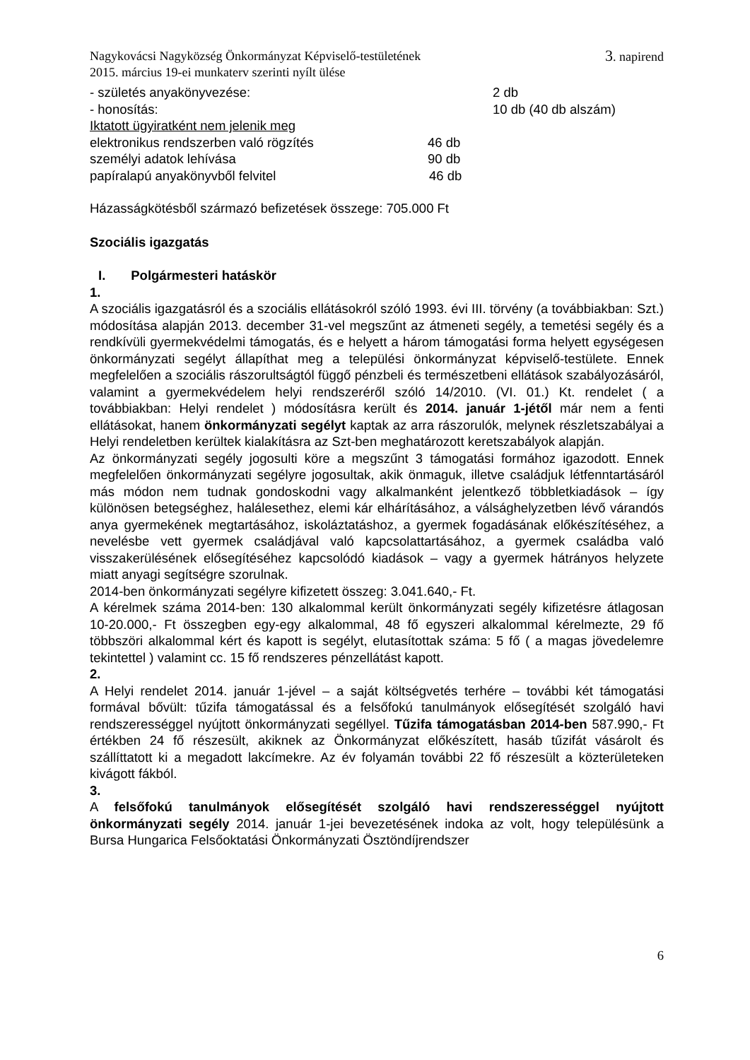Nagykovácsi Nagyközség Önkormányzat Képviselő-testületének 3. napirend
2015. március 19-ei munkaterv szerinti nyílt ülése
- születés anyakönyvezése: 2 db
- honosítás: 10 db (40 db alszám)
Iktatott ügyiratként nem jelenik meg
elektronikus rendszerben való rögzítés 46 db
személyi adatok lehívása 90 db
papíralapú anyakönyvből felvitel 46 db
Házasságkötésből származó befizetések összege: 705.000 Ft
Szociális igazgatás
I. Polgármesteri hatáskör
1.
A szociális igazgatásról és a szociális ellátásokról szóló 1993. évi III. törvény (a továbbiakban: Szt.) módosítása alapján 2013. december 31-vel megszűnt az átmeneti segély, a temetési segély és a rendkívüli gyermekvédelmi támogatás, és e helyett a három támogatási forma helyett egységesen önkormányzati segélyt állapíthat meg a települési önkormányzat képviselő-testülete. Ennek megfelelően a szociális rászorultságtól függő pénzbeli és természetbeni ellátások szabályozásáról, valamint a gyermekvédelem helyi rendszeréről szóló 14/2010. (VI. 01.) Kt. rendelet ( a továbbiakban: Helyi rendelet ) módosításra került és 2014. január 1-jétől már nem a fenti ellátásokat, hanem önkormányzati segélyt kaptak az arra rászorulók, melynek részletszabályai a Helyi rendeletben kerültek kialakításra az Szt-ben meghatározott keretszabályok alapján.
Az önkormányzati segély jogosulti köre a megszűnt 3 támogatási formához igazodott. Ennek megfelelően önkormányzati segélyre jogosultak, akik önmaguk, illetve családjuk létfenntartásáról más módon nem tudnak gondoskodni vagy alkalmanként jelentkező többletkiadások – így különösen betegséghez, halálesethez, elemi kár elhárításához, a válsághelyzetben lévő várandós anya gyermekének megtartásához, iskoláztatáshoz, a gyermek fogadásának előkészítéséhez, a nevelésbe vett gyermek családjával való kapcsolattartásához, a gyermek családba való visszakerülésének elősegítéséhez kapcsolódó kiadások – vagy a gyermek hátrányos helyzete miatt anyagi segítségre szorulnak.
2014-ben önkormányzati segélyre kifizetett összeg: 3.041.640,- Ft.
A kérelmek száma 2014-ben: 130 alkalommal került önkormányzati segély kifizetésre átlagosan 10-20.000,- Ft összegben egy-egy alkalommal, 48 fő egyszeri alkalommal kérelmezte, 29 fő többszöri alkalommal kért és kapott is segélyt, elutasítottak száma: 5 fő ( a magas jövedelemre tekintettel ) valamint cc. 15 fő rendszeres pénzellátást kapott.
2.
A Helyi rendelet 2014. január 1-jével – a saját költségvetés terhére – további két támogatási formával bővült: tűzifa támogatással és a felsőfokú tanulmányok elősegítését szolgáló havi rendszerességgel nyújtott önkormányzati segéllyel. Tűzifa támogatásban 2014-ben 587.990,- Ft értékben 24 fő részesült, akiknek az Önkormányzat előkészített, hasáb tűzifát vásárolt és szállíttatott ki a megadott lakcímekre. Az év folyamán további 22 fő részesült a közterületeken kivágott fákból.
3.
A felsőfokú tanulmányok elősegítését szolgáló havi rendszerességgel nyújtott önkormányzati segély 2014. január 1-jei bevezetésének indoka az volt, hogy településünk a Bursa Hungarica Felsőoktatási Önkormányzati Ösztöndíjrendszer
6